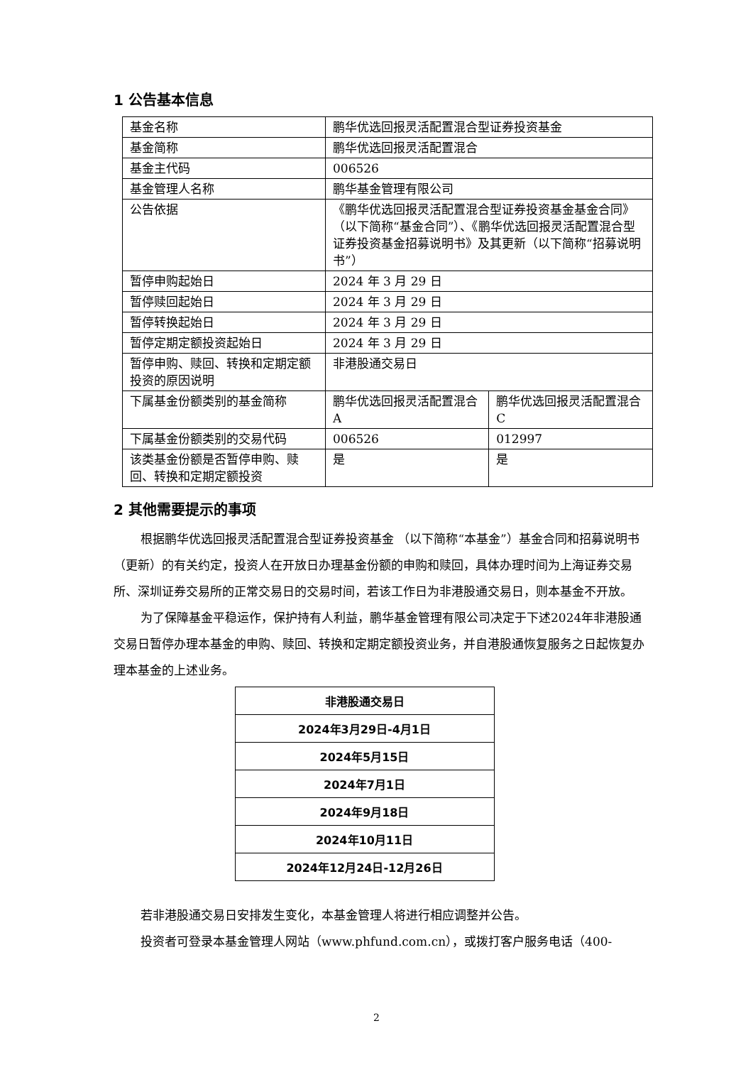1 公告基本信息
| 基金名称 | 鹏华优选回报灵活配置混合型证券投资基金 | |
| 基金简称 | 鹏华优选回报灵活配置混合 | |
| 基金主代码 | 006526 | |
| 基金管理人名称 | 鹏华基金管理有限公司 | |
| 公告依据 | 《鹏华优选回报灵活配置混合型证券投资基金基金合同》（以下简称“基金合同”）、《鹏华优选回报灵活配置混合型证券投资基金招募说明书》及其更新（以下简称“招募说明书”） | |
| 暂停申购起始日 | 2024 年 3 月 29 日 | |
| 暂停赎回起始日 | 2024 年 3 月 29 日 | |
| 暂停转换起始日 | 2024 年 3 月 29 日 | |
| 暂停定期定额投资起始日 | 2024 年 3 月 29 日 | |
| 暂停申购、赎回、转换和定期定额投资的原因说明 | 非港股通交易日 | |
| 下属基金份额类别的基金简称 | 鹏华优选回报灵活配置混合 A | 鹏华优选回报灵活配置混合 C |
| 下属基金份额类别的交易代码 | 006526 | 012997 |
| 该类基金份额是否暂停申购、赎回、转换和定期定额投资 | 是 | 是 |
2 其他需要提示的事项
根据鹏华优选回报灵活配置混合型证券投资基金 （以下简称“本基金”）基金合同和招募说明书（更新）的有关约定，投资人在开放日办理基金份额的申购和赎回，具体办理时间为上海证券交易所、深圳证券交易所的正常交易日的交易时间，若该工作日为非港股通交易日，则本基金不开放。
为了保障基金平稳运作，保护持有人利益，鹏华基金管理有限公司决定于下述2024年非港股通交易日暂停办理本基金的申购、赎回、转换和定期定额投资业务，并自港股通恢复服务之日起恢复办理本基金的上述业务。
| 非港股通交易日 |
| --- |
| 2024年3月29日-4月1日 |
| 2024年5月15日 |
| 2024年7月1日 |
| 2024年9月18日 |
| 2024年10月11日 |
| 2024年12月24日-12月26日 |
若非港股通交易日安排发生变化，本基金管理人将进行相应调整并公告。
投资者可登录本基金管理人网站（www.phfund.com.cn），或拨打客户服务电话（400-
2